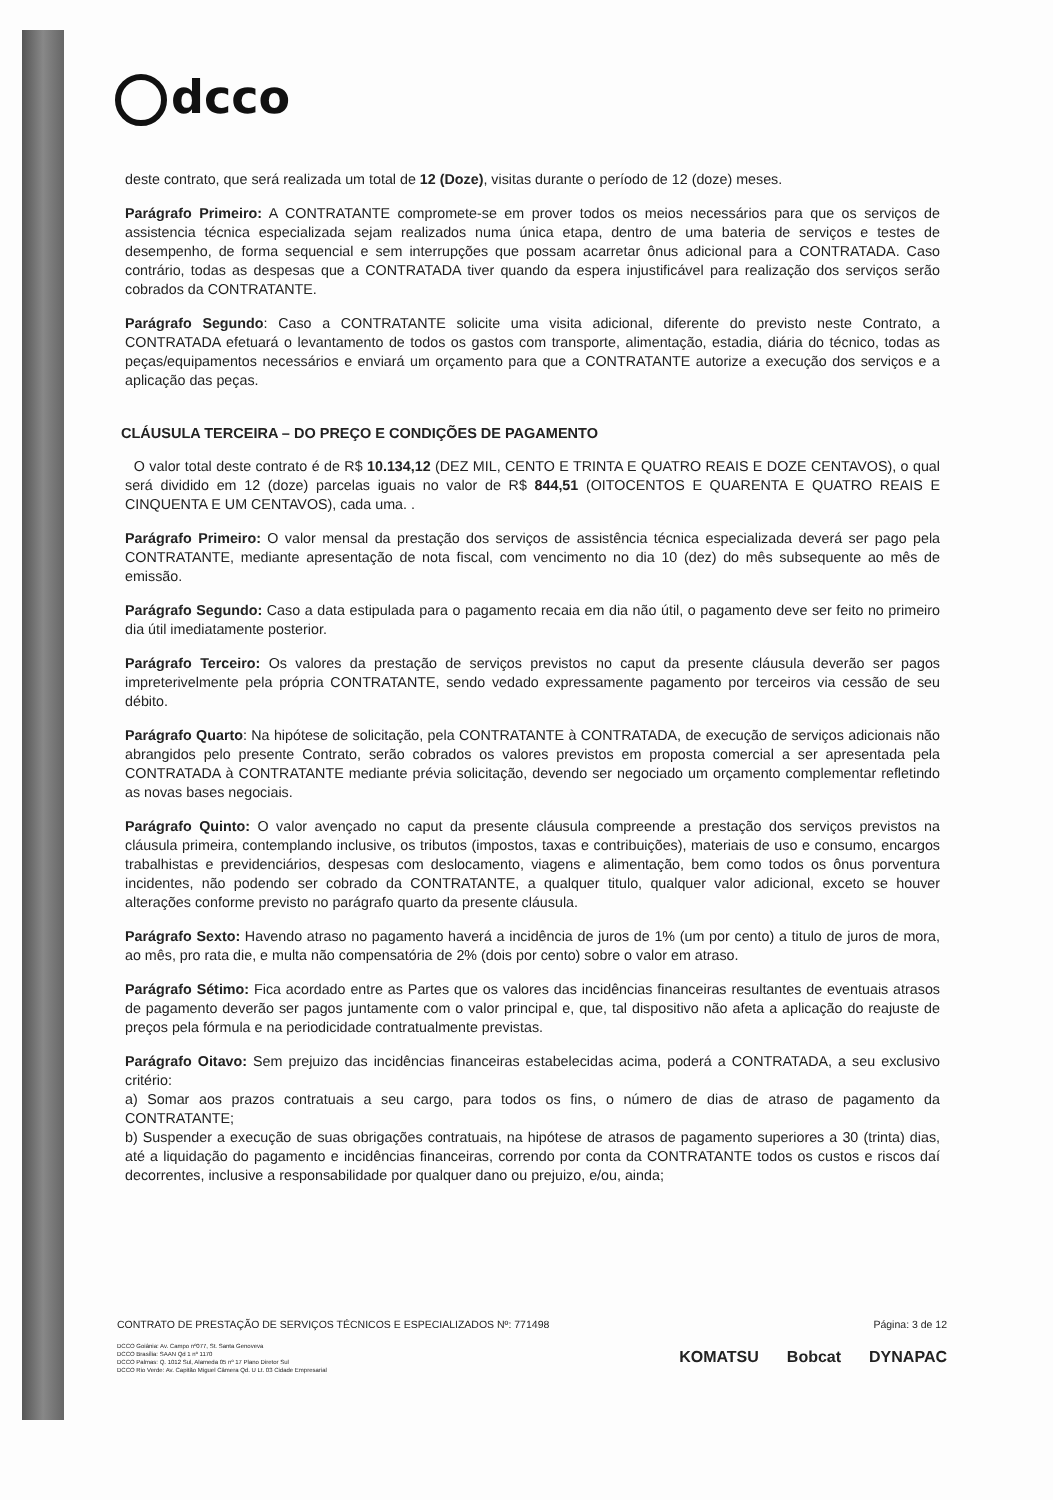dcco
deste contrato, que será realizada um total de 12 (Doze), visitas durante o período de 12 (doze) meses.
Parágrafo Primeiro: A CONTRATANTE compromete-se em prover todos os meios necessários para que os serviços de assistencia técnica especializada sejam realizados numa única etapa, dentro de uma bateria de serviços e testes de desempenho, de forma sequencial e sem interrupções que possam acarretar ônus adicional para a CONTRATADA. Caso contrário, todas as despesas que a CONTRATADA tiver quando da espera injustificável para realização dos serviços serão cobrados da CONTRATANTE.
Parágrafo Segundo: Caso a CONTRATANTE solicite uma visita adicional, diferente do previsto neste Contrato, a CONTRATADA efetuará o levantamento de todos os gastos com transporte, alimentação, estadia, diária do técnico, todas as peças/equipamentos necessários e enviará um orçamento para que a CONTRATANTE autorize a execução dos serviços e a aplicação das peças.
CLÁUSULA TERCEIRA – DO PREÇO E CONDIÇÕES DE PAGAMENTO
O valor total deste contrato é de R$ 10.134,12 (DEZ MIL, CENTO E TRINTA E QUATRO REAIS E DOZE CENTAVOS), o qual será dividido em 12 (doze) parcelas iguais no valor de R$ 844,51 (OITOCENTOS E QUARENTA E QUATRO REAIS E CINQUENTA E UM CENTAVOS), cada uma. .
Parágrafo Primeiro: O valor mensal da prestação dos serviços de assistência técnica especializada deverá ser pago pela CONTRATANTE, mediante apresentação de nota fiscal, com vencimento no dia 10 (dez) do mês subsequente ao mês de emissão.
Parágrafo Segundo: Caso a data estipulada para o pagamento recaia em dia não útil, o pagamento deve ser feito no primeiro dia útil imediatamente posterior.
Parágrafo Terceiro: Os valores da prestação de serviços previstos no caput da presente cláusula deverão ser pagos impreterivelmente pela própria CONTRATANTE, sendo vedado expressamente pagamento por terceiros via cessão de seu débito.
Parágrafo Quarto: Na hipótese de solicitação, pela CONTRATANTE à CONTRATADA, de execução de serviços adicionais não abrangidos pelo presente Contrato, serão cobrados os valores previstos em proposta comercial a ser apresentada pela CONTRATADA à CONTRATANTE mediante prévia solicitação, devendo ser negociado um orçamento complementar refletindo as novas bases negociais.
Parágrafo Quinto: O valor avençado no caput da presente cláusula compreende a prestação dos serviços previstos na cláusula primeira, contemplando inclusive, os tributos (impostos, taxas e contribuições), materiais de uso e consumo, encargos trabalhistas e previdenciários, despesas com deslocamento, viagens e alimentação, bem como todos os ônus porventura incidentes, não podendo ser cobrado da CONTRATANTE, a qualquer titulo, qualquer valor adicional, exceto se houver alterações conforme previsto no parágrafo quarto da presente cláusula.
Parágrafo Sexto: Havendo atraso no pagamento haverá a incidência de juros de 1% (um por cento) a titulo de juros de mora, ao mês, pro rata die, e multa não compensatória de 2% (dois por cento) sobre o valor em atraso.
Parágrafo Sétimo: Fica acordado entre as Partes que os valores das incidências financeiras resultantes de eventuais atrasos de pagamento deverão ser pagos juntamente com o valor principal e, que, tal dispositivo não afeta a aplicação do reajuste de preços pela fórmula e na periodicidade contratualmente previstas.
Parágrafo Oitavo: Sem prejuizo das incidências financeiras estabelecidas acima, poderá a CONTRATADA, a seu exclusivo critério:
a) Somar aos prazos contratuais a seu cargo, para todos os fins, o número de dias de atraso de pagamento da CONTRATANTE;
b) Suspender a execução de suas obrigações contratuais, na hipótese de atrasos de pagamento superiores a 30 (trinta) dias, até a liquidação do pagamento e incidências financeiras, correndo por conta da CONTRATANTE todos os custos e riscos daí decorrentes, inclusive a responsabilidade por qualquer dano ou prejuizo, e/ou, ainda;
CONTRATO DE PRESTAÇÃO DE SERVIÇOS TÉCNICOS E ESPECIALIZADOS Nº: 771498 Página: 3 de 12
DCCO Goiânia: Av. Campo nº077, St. Santa Genoveva
DCCO Brasília: SAAN Qd 1 nº 1170
DCCO Palmas: Q. 1012 Sul, Alameda 05 nº 17 Plano Diretor Sul
DCCO Rio Verde: Av. Capitão Miguel Câmera Qd. U Lt. 03 Cidade Empresarial
KOMATSU Bobcat DYNAPAC